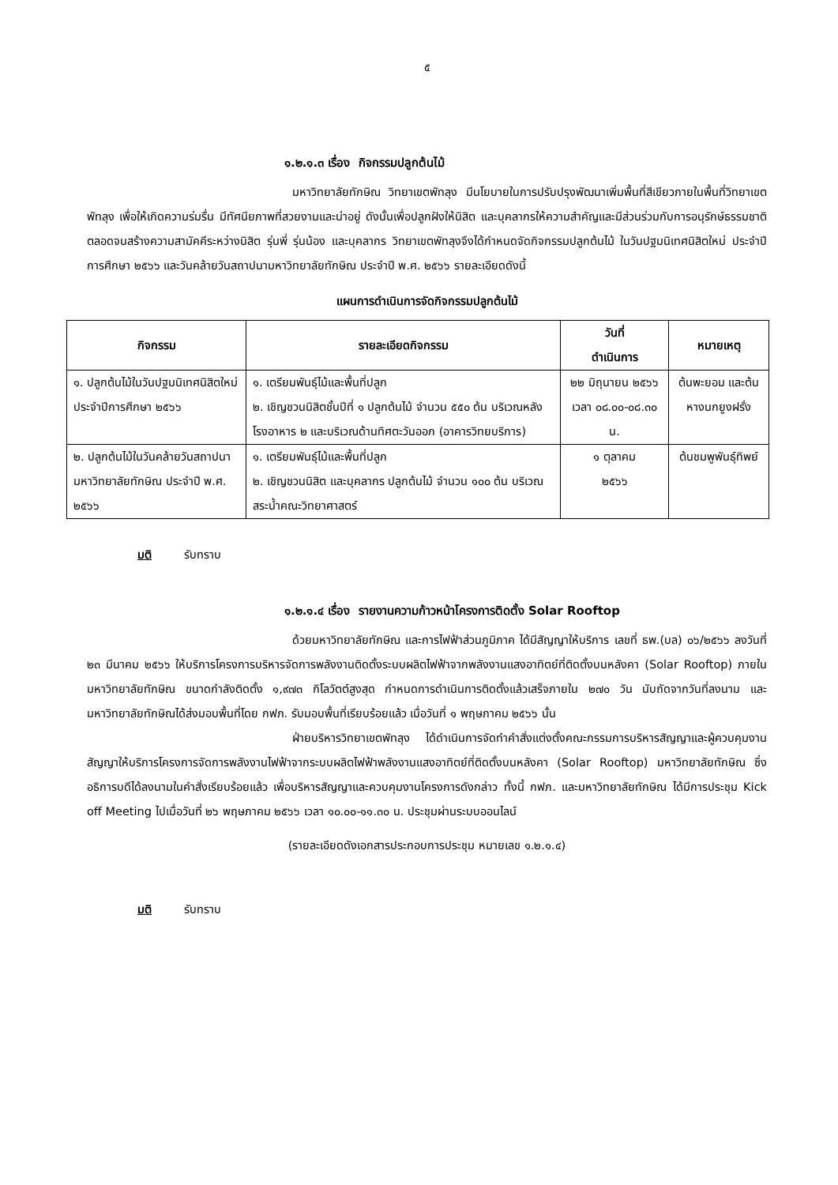๕
๑.๒.๑.๓ เรื่อง กิจกรรมปลูกต้นไม้
มหาวิทยาลัยทักษิณ วิทยาเขตพัทลุง มีนโยบายในการปรับปรุงพัฒนาเพิ่มพื้นที่สีเขียวภายในพื้นที่วิทยาเขตพัทลุง เพื่อให้เกิดความร่มรื่น มีทัศนียภาพที่สวยงามและน่าอยู่ ดังนั้นเพื่อปลูกฝังให้นิสิต และบุคลากรให้ความสำคัญและมีส่วนร่วมกับการอนุรักษ์ธรรมชาติ ตลอดจนสร้างความสามัคคีระหว่างนิสิต รุ่นพี่ รุ่นน้อง และบุคลากร วิทยาเขตพัทลุงจึงได้กำหนดจัดกิจกรรมปลูกต้นไม้ ในวันปฐมนิเทศนิสิตใหม่ ประจำปีการศึกษา ๒๕๖๖ และวันคล้ายวันสถาปนามหาวิทยาลัยทักษิณ ประจำปี พ.ศ. ๒๕๖๖ รายละเอียดดังนี้
แผนการดำเนินการจัดกิจกรรมปลูกต้นไม้
| กิจกรรม | รายละเอียดกิจกรรม | วันที่ ดำเนินการ | หมายเหตุ |
| --- | --- | --- | --- |
| ๑. ปลูกต้นไม้ในวันปฐมนิเทศนิสิตใหม่ ประจำปีการศึกษา ๒๕๖๖ | ๑. เตรียมพันธุ์ไม้และพื้นที่ปลูก ๒. เชิญชวนนิสิตชั้นปีที่ ๑ ปลูกต้นไม้ จำนวน ๕๕๐ ต้น บริเวณหลังโรงอาหาร ๒ และบริเวณด้านทิศตะวันออก (อาคารวิทยบริการ) | ๒๒ มิถุนายน ๒๕๖๖ เวลา ๐๘.๐๐-๐๘.๓๐ น. | ต้นพะยอม และต้นหางนกยูงฝรั่ง |
| ๒. ปลูกต้นไม้ในวันคล้ายวันสถาปนามหาวิทยาลัยทักษิณ ประจำปี พ.ศ. ๒๕๖๖ | ๑. เตรียมพันธุ์ไม้และพื้นที่ปลูก ๒. เชิญชวนนิสิต และบุคลากร ปลูกต้นไม้ จำนวน ๑๐๐ ต้น บริเวณสระน้ำคณะวิทยาศาสตร์ | ๑ ตุลาคม ๒๕๖๖ | ต้นชมพูพันธุ์ทิพย์ |
มติ รับทราบ
๑.๒.๑.๔ เรื่อง รายงานความก้าวหน้าโครงการติดตั้ง Solar Rooftop
ด้วยมหาวิทยาลัยทักษิณ และการไฟฟ้าส่วนภูมิภาค ได้มีสัญญาให้บริการ เลขที่ ธพ.(บล) ๐๖/๒๕๖๖ ลงวันที่ ๒๓ มีนาคม ๒๕๖๖ ให้บริการโครงการบริหารจัดการพลังงานติดตั้งระบบผลิตไฟฟ้าจากพลังงานแสงอาทิตย์ที่ติดตั้งบนหลังคา (Solar Rooftop) ภายในมหาวิทยาลัยทักษิณ ขนาดกำลังติดตั้ง ๑,๙๗๓ กิโลวัตต์สูงสุด กำหนดการดำเนินการติดตั้งแล้วเสร็จภายใน ๒๗๐ วัน นับถัดจากวันที่ลงนาม และมหาวิทยาลัยทักษิณได้ส่งมอบพื้นที่โดย กฟภ. รับมอบพื้นที่เรียบร้อยแล้ว เมื่อวันที่ ๑ พฤษภาคม ๒๕๖๖ นั้น
ฝ่ายบริหารวิทยาเขตพัทลุง ได้ดำเนินการจัดทำคำสั่งแต่งตั้งคณะกรรมการบริหารสัญญาและผู้ควบคุมงาน สัญญาให้บริการโครงการจัดการพลังงานไฟฟ้าจากระบบผลิตไฟฟ้าพลังงานแสงอาทิตย์ที่ติดตั้งบนหลังคา (Solar Rooftop) มหาวิทยาลัยทักษิณ ซึ่งอธิการบดีได้ลงนามในคำสั่งเรียบร้อยแล้ว เพื่อบริหารสัญญาและควบคุมงานโครงการดังกล่าว ทั้งนี้ กฟภ. และมหาวิทยาลัยทักษิณ ได้มีการประชุม Kick off Meeting ไปเมื่อวันที่ ๒๖ พฤษภาคม ๒๕๖๖ เวลา ๑๐.๐๐-๑๑.๓๐ น. ประชุมผ่านระบบออนไลน์
(รายละเอียดดังเอกสารประกอบการประชุม หมายเลข ๑.๒.๑.๔)
มติ รับทราบ